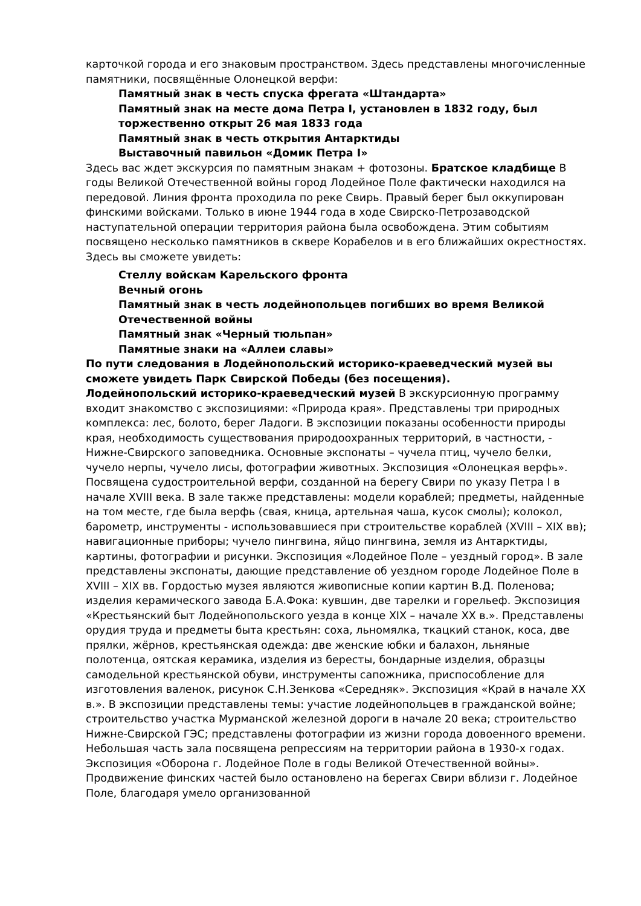карточкой города и его знаковым пространством. Здесь представлены многочисленные памятники, посвящённые Олонецкой верфи:
Памятный знак в честь спуска фрегата «Штандарта»
Памятный знак на месте дома Петра I, установлен в 1832 году, был торжественно открыт 26 мая 1833 года
Памятный знак в честь открытия Антарктиды
Выставочный павильон «Домик Петра I»
Здесь вас ждет экскурсия по памятным знакам + фотозоны. Братское кладбище В годы Великой Отечественной войны город Лодейное Поле фактически находился на передовой. Линия фронта проходила по реке Свирь. Правый берег был оккупирован финскими войсками. Только в июне 1944 года в ходе Свирско-Петрозаводской наступательной операции территория района была освобождена. Этим событиям посвящено несколько памятников в сквере Корабелов и в его ближайших окрестностях. Здесь вы сможете увидеть:
Стеллу войскам Карельского фронта
Вечный огонь
Памятный знак в честь лодейнопольцев погибших во время Великой Отечественной войны
Памятный знак «Черный тюльпан»
Памятные знаки на «Аллеи славы»
По пути следования в Лодейнопольский историко-краеведческий музей вы сможете увидеть Парк Свирской Победы (без посещения).
Лодейнопольский историко-краеведческий музей В экскурсионную программу входит знакомство с экспозициями: «Природа края». Представлены три природных комплекса: лес, болото, берег Ладоги. В экспозиции показаны особенности природы края, необходимость существования природоохранных территорий, в частности, - Нижне-Свирского заповедника. Основные экспонаты – чучела птиц, чучело белки, чучело нерпы, чучело лисы, фотографии животных. Экспозиция «Олонецкая верфь». Посвящена судостроительной верфи, созданной на берегу Свири по указу Петра I в начале XVIII века. В зале также представлены: модели кораблей; предметы, найденные на том месте, где была верфь (свая, кница, артельная чаша, кусок смолы); колокол, барометр, инструменты - использовавшиеся при строительстве кораблей (XVIII – XIX вв); навигационные приборы; чучело пингвина, яйцо пингвина, земля из Антарктиды, картины, фотографии и рисунки. Экспозиция «Лодейное Поле – уездный город». В зале представлены экспонаты, дающие представление об уездном городе Лодейное Поле в XVIII – XIX вв. Гордостью музея являются живописные копии картин В.Д. Поленова; изделия керамического завода Б.А.Фока: кувшин, две тарелки и горельеф. Экспозиция «Крестьянский быт Лодейнопольского уезда в конце XIX – начале XX в.». Представлены орудия труда и предметы быта крестьян: соха, льномялка, ткацкий станок, коса, две прялки, жёрнов, крестьянская одежда: две женские юбки и балахон, льняные полотенца, оятская керамика, изделия из бересты, бондарные изделия, образцы самодельной крестьянской обуви, инструменты сапожника, приспособление для изготовления валенок, рисунок С.Н.Зенкова «Середняк». Экспозиция «Край в начале XX в.». В экспозиции представлены темы: участие лодейнопольцев в гражданской войне; строительство участка Мурманской железной дороги в начале 20 века; строительство Нижне-Свирской ГЭС; представлены фотографии из жизни города довоенного времени. Небольшая часть зала посвящена репрессиям на территории района в 1930-х годах. Экспозиция «Оборона г. Лодейное Поле в годы Великой Отечественной войны». Продвижение финских частей было остановлено на берегах Свири вблизи г. Лодейное Поле, благодаря умело организованной